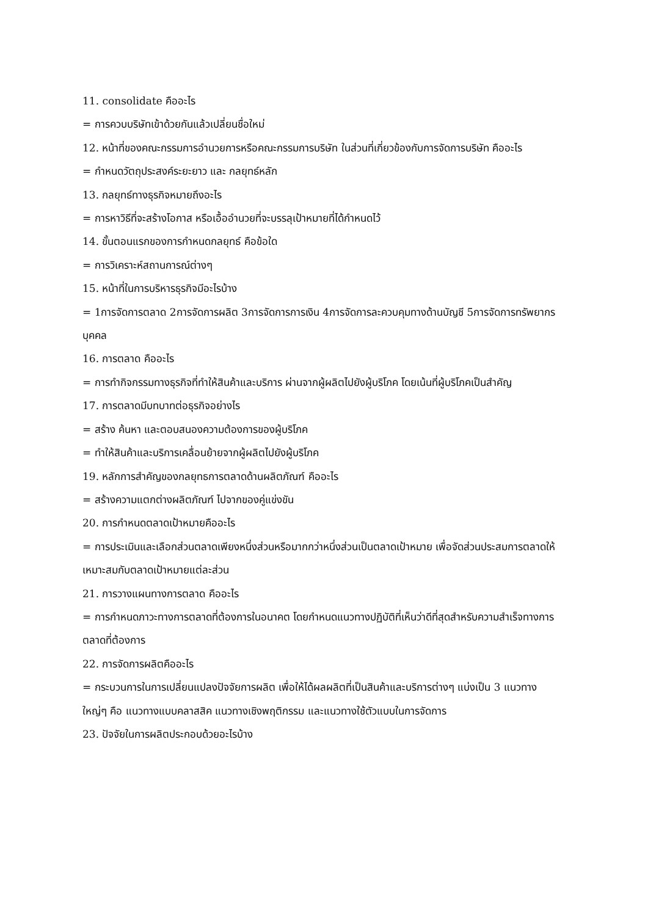11. consolidate คืออะไร
= การควบบริษัทเข้าด้วยกันแล้วเปลี่ยนชื่อใหม่
12. หน้าที่ของคณะกรรมการอำนวยการหรือคณะกรรมการบริษัท ในส่วนที่เกี่ยวข้องกับการจัดการบริษัท คืออะไร
= กำหนดวัตถุประสงค์ระยะยาว และ กลยุทธ์หลัก
13. กลยุทธ์ทางธุรกิจหมายถึงอะไร
= การหาวิธีที่จะสร้างโอกาส หรือเอื้ออำนวยที่จะบรรลุเป้าหมายที่ได้กำหนดไว้
14. ขั้นตอนแรกของการกำหนดกลยุทธ์ คือข้อใด
= การวิเคราะห์สถานการณ์ต่างๆ
15. หน้าที่ในการบริหารธุรกิจมีอะไรบ้าง
= 1การจัดการตลาด 2การจัดการผลิต 3การจัดการการเงิน 4การจัดการละควบคุมทางด้านบัญชี 5การจัดการทรัพยากรบุคคล
16. การตลาด คืออะไร
= การทำกิจกรรมทางธุรกิจที่ทำให้สินค้าและบริการ ผ่านจากผู้ผลิตไปยังผู้บริโภค โดยเน้นที่ผู้บริโภคเป็นสำคัญ
17. การตลาดมีบทบาทต่อธุรกิจอย่างไร
= สร้าง ค้นหา และตอบสนองความต้องการของผู้บริโภค
= ทำให้สินค้าและบริการเคลื่อนย้ายจากผู้ผลิตไปยังผู้บริโภค
19. หลักการสำคัญของกลยุทธการตลาดด้านผลิตภัณฑ์ คืออะไร
= สร้างความแตกต่างผลิตภัณฑ์ ไปจากของคู่แข่งขัน
20. การกำหนดตลาดเป้าหมายคืออะไร
= การประเมินและเลือกส่วนตลาดเพียงหนึ่งส่วนหรือมากกว่าหนึ่งส่วนเป็นตลาดเป้าหมาย เพื่อจัดส่วนประสมการตลาดให้เหมาะสมกับตลาดเป้าหมายแต่ละส่วน
21. การวางแผนทางการตลาด คืออะไร
= การกำหนดภาวะทางการตลาดที่ต้องการในอนาคต โดยกำหนดแนวทางปฏิบัติที่เห็นว่าดีที่สุดสำหรับความสำเร็จทางการตลาดที่ต้องการ
22. การจัดการผลิตคืออะไร
= กระบวนการในการเปลี่ยนแปลงปัจจัยการผลิต เพื่อให้ได้ผลผลิตที่เป็นสินค้าและบริการต่างๆ แบ่งเป็น 3 แนวทางใหญ่ๆ คือ แนวทางแบบคลาสสิค แนวทางเชิงพฤติกรรม และแนวทางใช้ตัวแบบในการจัดการ
23. ปัจจัยในการผลิตประกอบด้วยอะไรบ้าง